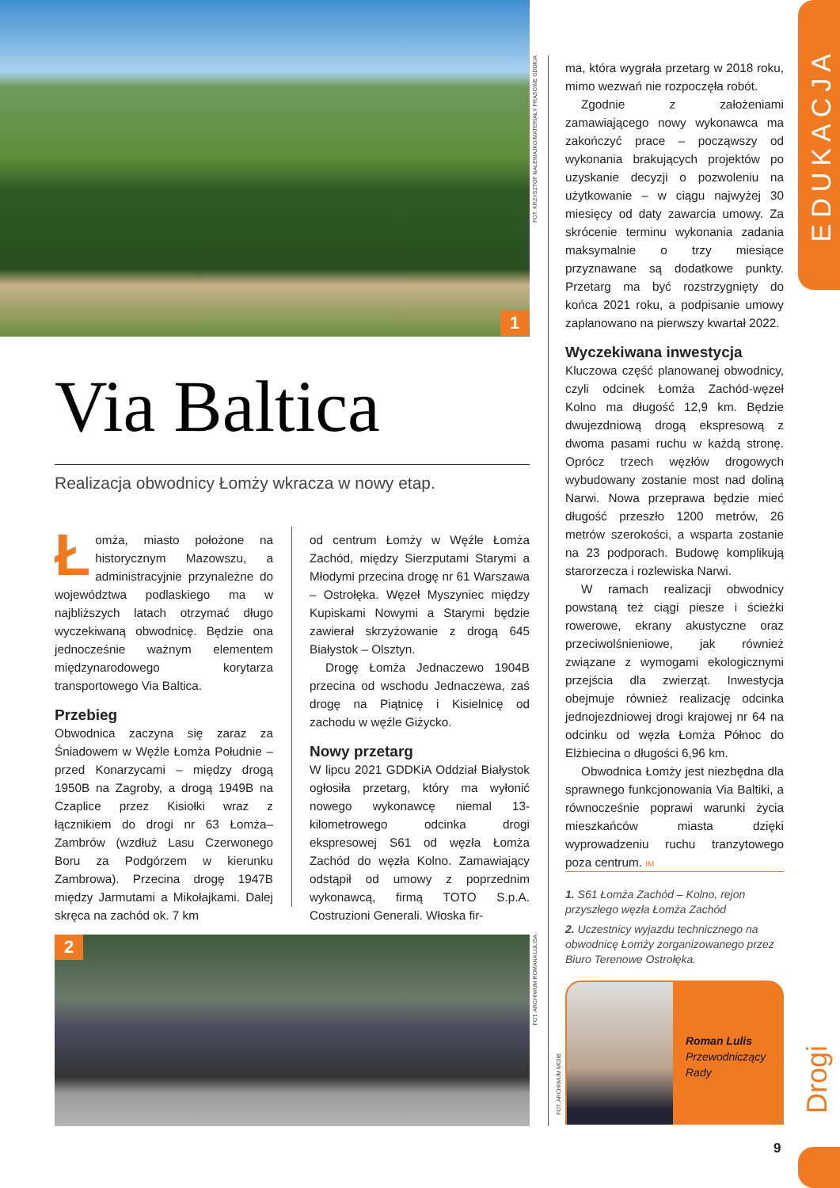EDUKACJA
Drogi
1
FOT. KRZYSZTOF NALEWAJKO/MATERIAŁY PRASOWE GDDKIA
Via Baltica
Realizacja obwodnicy Łomży wkracza w nowy etap.
Łomża, miasto położone na historycznym Mazowszu, a administracyjnie przynależne do województwa podlaskiego ma w najbliższych latach otrzymać długo wyczekiwaną obwodnicę. Będzie ona jednocześnie ważnym elementem międzynarodowego korytarza transportowego Via Baltica.
Przebieg
Obwodnica zaczyna się zaraz za Śniadowem w Węźle Łomża Południe – przed Konarzycami – między drogą 1950B na Zagroby, a drogą 1949B na Czaplice przez Kisiołki wraz z łącznikiem do drogi nr 63 Łomża–Zambrów (wzdłuż Lasu Czerwonego Boru za Podgórzem w kierunku Zambrowa). Przecina drogę 1947B między Jarmutami a Mikołajkami. Dalej skręca na zachód ok. 7 km
od centrum Łomży w Węźle Łomża Zachód, między Sierzputami Starymi a Młodymi przecina drogę nr 61 Warszawa – Ostrołęka. Węzeł Myszyniec między Kupiskami Nowymi a Starymi będzie zawierał skrzyżowanie z drogą 645 Białystok – Olsztyn.
Drogę Łomża Jednaczewo 1904B przecina od wschodu Jednaczewa, zaś drogę na Piątnicę i Kisielnicę od zachodu w węźle Giżycko.
Nowy przetarg
W lipcu 2021 GDDKiA Oddział Białystok ogłosiła przetarg, który ma wyłonić nowego wykonawcę niemal 13-kilometrowego odcinka drogi ekspresowej S61 od węzła Łomża Zachód do węzła Kolno. Zamawiający odstąpił od umowy z poprzednim wykonawcą, firmą TOTO S.p.A. Costruzioni Generali. Włoska fir-
ma, która wygrała przetarg w 2018 roku, mimo wezwań nie rozpoczęła robót.
Zgodnie z założeniami zamawiającego nowy wykonawca ma zakończyć prace – począwszy od wykonania brakujących projektów po uzyskanie decyzji o pozwoleniu na użytkowanie – w ciągu najwyżej 30 miesięcy od daty zawarcia umowy. Za skrócenie terminu wykonania zadania maksymalnie o trzy miesiące przyznawane są dodatkowe punkty. Przetarg ma być rozstrzygnięty do końca 2021 roku, a podpisanie umowy zaplanowano na pierwszy kwartał 2022.
Wyczekiwana inwestycja
Kluczowa część planowanej obwodnicy, czyli odcinek Łomża Zachód-węzeł Kolno ma długość 12,9 km. Będzie dwujezdniową drogą ekspresową z dwoma pasami ruchu w każdą stronę. Oprócz trzech węzłów drogowych wybudowany zostanie most nad doliną Narwi. Nowa przeprawa będzie mieć długość przeszło 1200 metrów, 26 metrów szerokości, a wsparta zostanie na 23 podporach. Budowę komplikują starorzecza i rozlewiska Narwi.
W ramach realizacji obwodnicy powstaną też ciągi piesze i ścieżki rowerowe, ekrany akustyczne oraz przeciwolśnieniowe, jak również związane z wymogami ekologicznymi przejścia dla zwierząt. Inwestycja obejmuje również realizację odcinka jednojezdniowej drogi krajowej nr 64 na odcinku od węzła Łomża Północ do Elżbiecina o długości 6,96 km.
Obwodnica Łomży jest niezbędna dla sprawnego funkcjonowania Via Baltiki, a równocześnie poprawi warunki życia mieszkańców miasta dzięki wyprowadzeniu ruchu tranzytowego poza centrum. IM
1. S61 Łomża Zachód – Kolno, rejon przyszłego węzła Łomża Zachód
2. Uczestnicy wyjazdu technicznego na obwodnicę Łomży zorganizowanego przez Biuro Terenowe Ostrołęka.
2
FOT. ARCHIWUM ROMANA LULISA
FOT. ARCHIWUM MOIIB
Roman Lulis
Przewodniczący
Rady
9